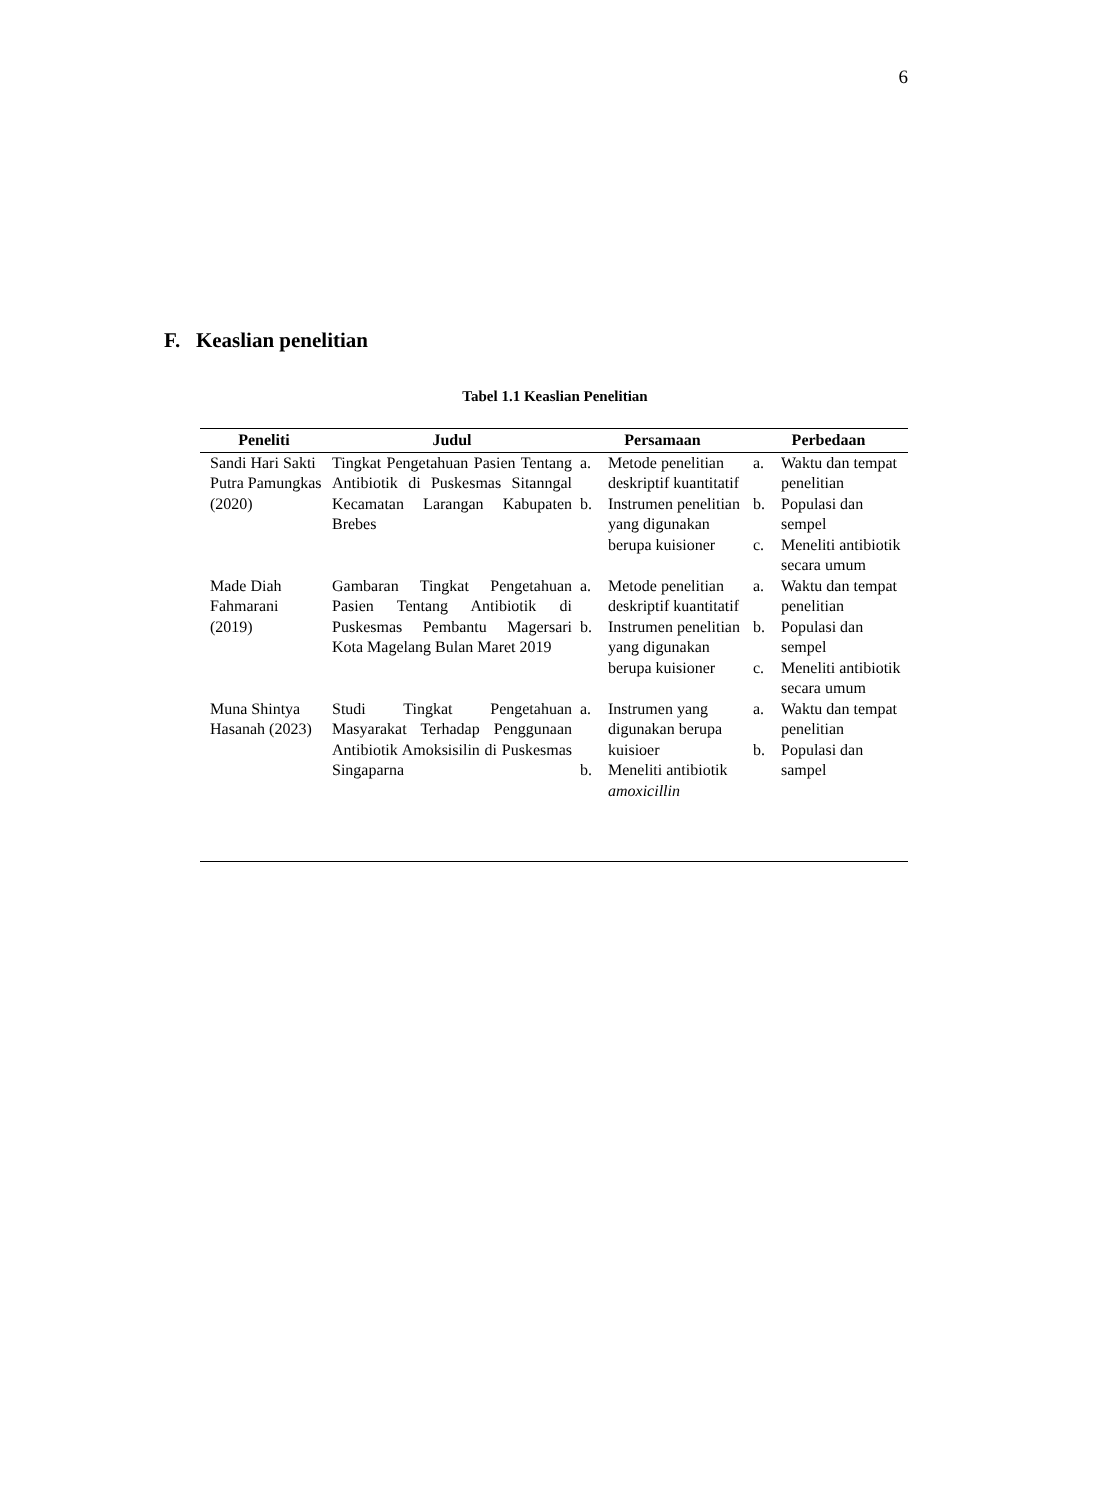6
F. Keaslian penelitian
Tabel 1.1 Keaslian Penelitian
| Peneliti | Judul | Persamaan | Perbedaan |
| --- | --- | --- | --- |
| Sandi Hari Sakti Putra Pamungkas (2020) | Tingkat Pengetahuan Pasien Tentang Antibiotik di Puskesmas Sitanngal Kecamatan Larangan Kabupaten Brebes | a. Metode penelitian deskriptif kuantitatif b. Instrumen penelitian yang digunakan berupa kuisioner | a. Waktu dan tempat penelitian b. Populasi dan sempel c. Meneliti antibiotik secara umum |
| Made Diah Fahmarani (2019) | Gambaran Tingkat Pengetahuan Pasien Tentang Antibiotik di Puskesmas Pembantu Magersari Kota Magelang Bulan Maret 2019 | a. Metode penelitian deskriptif kuantitatif b. Instrumen penelitian yang digunakan berupa kuisioner | a. Waktu dan tempat penelitian b. Populasi dan sempel c. Meneliti antibiotik secara umum |
| Muna Shintya Hasanah (2023) | Studi Tingkat Pengetahuan Masyarakat Terhadap Penggunaan Antibiotik Amoksisilin di Puskesmas Singaparna | a. Instrumen yang digunakan berupa kuisioer b. Meneliti antibiotik amoxicillin | a. Waktu dan tempat penelitian b. Populasi dan sampel |